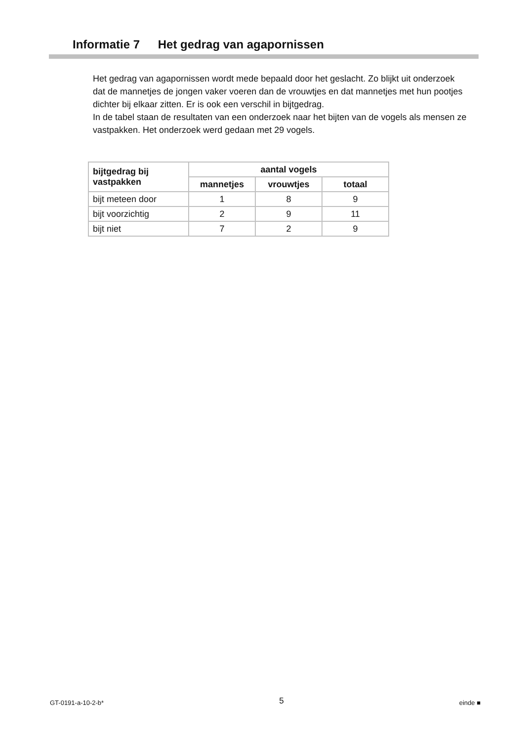Informatie 7 Het gedrag van agapornissen
Het gedrag van agapornissen wordt mede bepaald door het geslacht. Zo blijkt uit onderzoek dat de mannetjes de jongen vaker voeren dan de vrouwtjes en dat mannetjes met hun pootjes dichter bij elkaar zitten. Er is ook een verschil in bijtgedrag.
In de tabel staan de resultaten van een onderzoek naar het bijten van de vogels als mensen ze vastpakken. Het onderzoek werd gedaan met 29 vogels.
| bijtgedrag bij vastpakken | aantal vogels | | |
| --- | --- | --- | --- |
| | mannetjes | vrouwtjes | totaal |
| bijt meteen door | 1 | 8 | 9 |
| bijt voorzichtig | 2 | 9 | 11 |
| bijt niet | 7 | 2 | 9 |
GT-0191-a-10-2-b* 5 einde ■